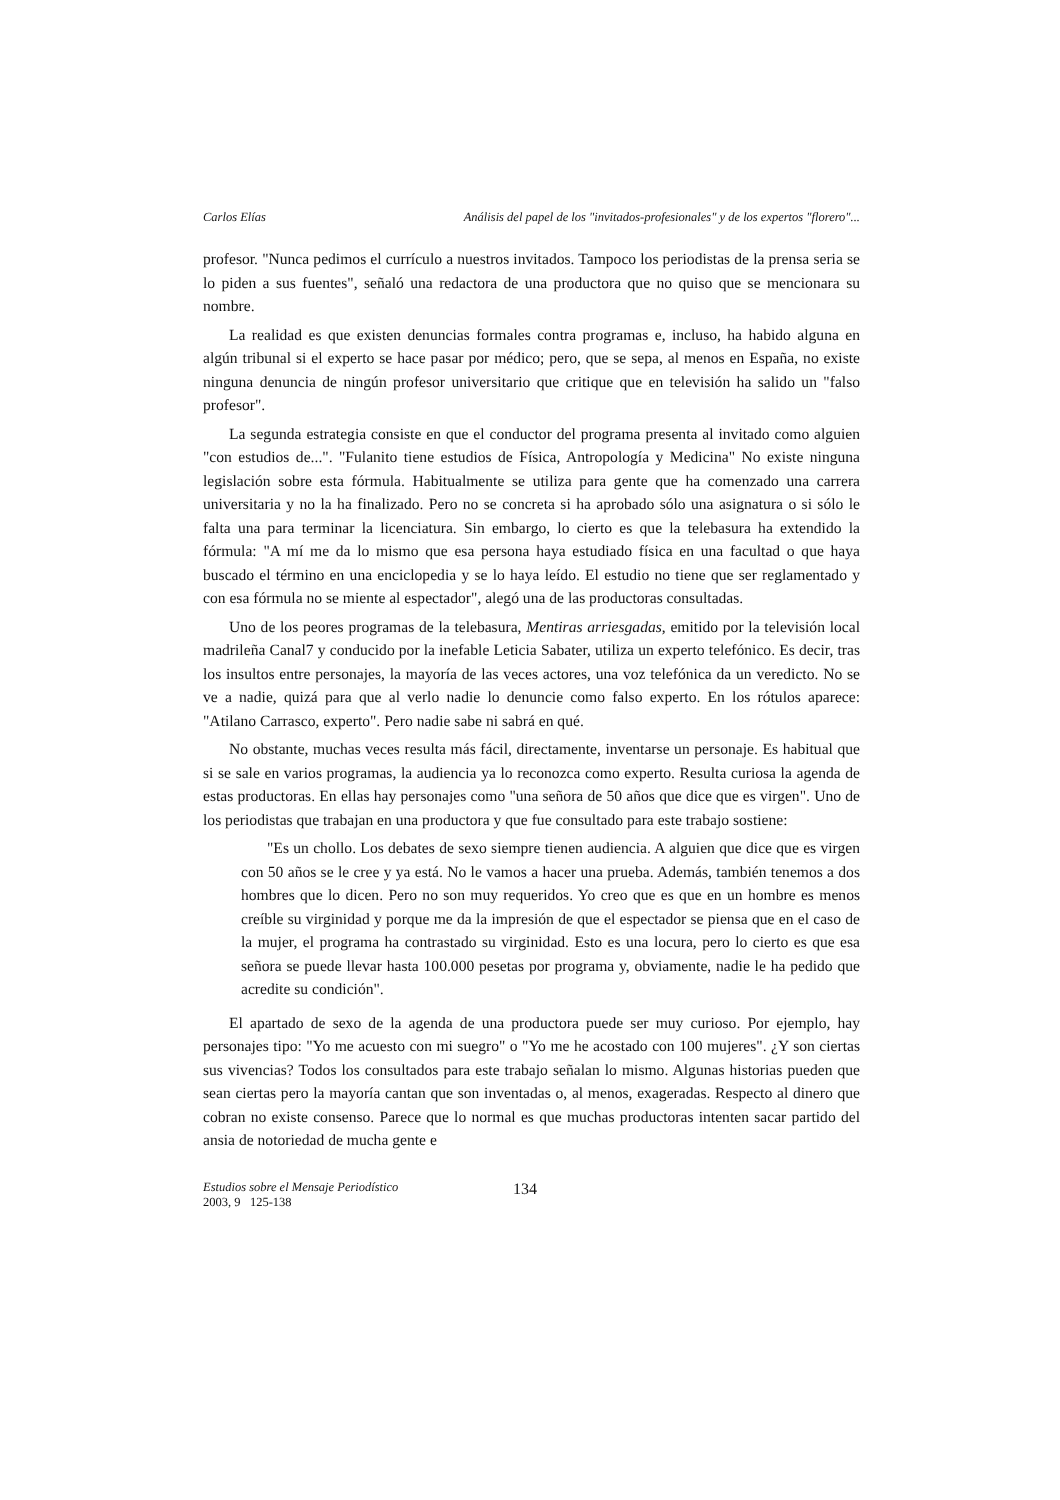Carlos Elías Análisis del papel de los "invitados-profesionales" y de los expertos "florero"...
profesor. "Nunca pedimos el currículo a nuestros invitados. Tampoco los periodistas de la prensa seria se lo piden a sus fuentes", señaló una redactora de una productora que no quiso que se mencionara su nombre.
La realidad es que existen denuncias formales contra programas e, incluso, ha habido alguna en algún tribunal si el experto se hace pasar por médico; pero, que se sepa, al menos en España, no existe ninguna denuncia de ningún profesor universitario que critique que en televisión ha salido un "falso profesor".
La segunda estrategia consiste en que el conductor del programa presenta al invitado como alguien "con estudios de...". "Fulanito tiene estudios de Física, Antropología y Medicina" No existe ninguna legislación sobre esta fórmula. Habitualmente se utiliza para gente que ha comenzado una carrera universitaria y no la ha finalizado. Pero no se concreta si ha aprobado sólo una asignatura o si sólo le falta una para terminar la licenciatura. Sin embargo, lo cierto es que la telebasura ha extendido la fórmula: "A mí me da lo mismo que esa persona haya estudiado física en una facultad o que haya buscado el término en una enciclopedia y se lo haya leído. El estudio no tiene que ser reglamentado y con esa fórmula no se miente al espectador", alegó una de las productoras consultadas.
Uno de los peores programas de la telebasura, Mentiras arriesgadas, emitido por la televisión local madrileña Canal7 y conducido por la inefable Leticia Sabater, utiliza un experto telefónico. Es decir, tras los insultos entre personajes, la mayoría de las veces actores, una voz telefónica da un veredicto. No se ve a nadie, quizá para que al verlo nadie lo denuncie como falso experto. En los rótulos aparece: "Atilano Carrasco, experto". Pero nadie sabe ni sabrá en qué.
No obstante, muchas veces resulta más fácil, directamente, inventarse un personaje. Es habitual que si se sale en varios programas, la audiencia ya lo reconozca como experto. Resulta curiosa la agenda de estas productoras. En ellas hay personajes como "una señora de 50 años que dice que es virgen". Uno de los periodistas que trabajan en una productora y que fue consultado para este trabajo sostiene:
"Es un chollo. Los debates de sexo siempre tienen audiencia. A alguien que dice que es virgen con 50 años se le cree y ya está. No le vamos a hacer una prueba. Además, también tenemos a dos hombres que lo dicen. Pero no son muy requeridos. Yo creo que es que en un hombre es menos creíble su virginidad y porque me da la impresión de que el espectador se piensa que en el caso de la mujer, el programa ha contrastado su virginidad. Esto es una locura, pero lo cierto es que esa señora se puede llevar hasta 100.000 pesetas por programa y, obviamente, nadie le ha pedido que acredite su condición".
El apartado de sexo de la agenda de una productora puede ser muy curioso. Por ejemplo, hay personajes tipo: "Yo me acuesto con mi suegro" o "Yo me he acostado con 100 mujeres". ¿Y son ciertas sus vivencias? Todos los consultados para este trabajo señalan lo mismo. Algunas historias pueden que sean ciertas pero la mayoría cantan que son inventadas o, al menos, exageradas. Respecto al dinero que cobran no existe consenso. Parece que lo normal es que muchas productoras intenten sacar partido del ansia de notoriedad de mucha gente e
Estudios sobre el Mensaje Periodístico
2003, 9 125-138
134